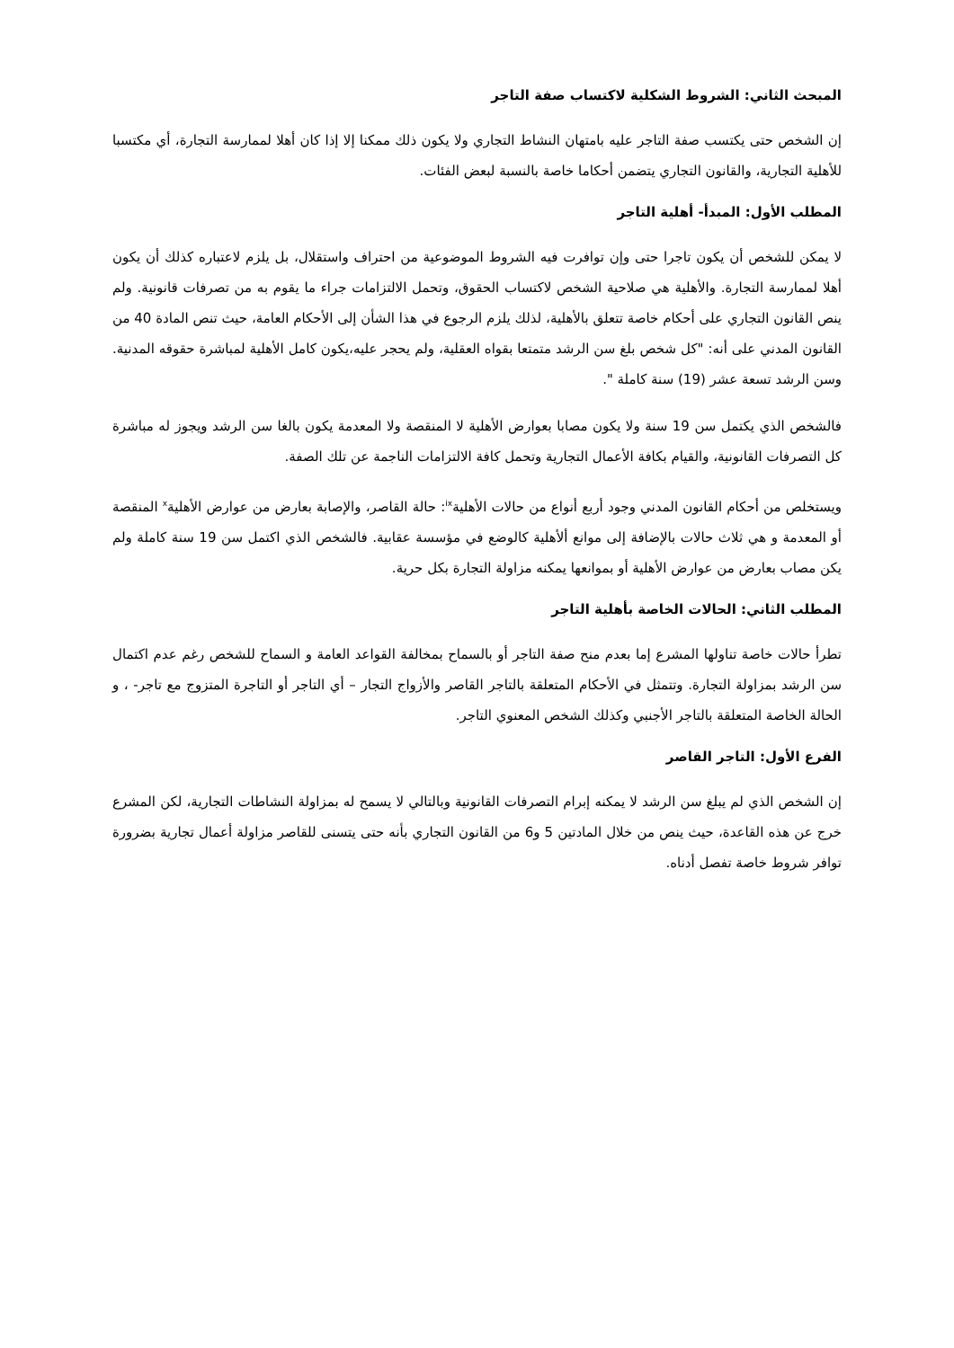المبحث الثاني: الشروط الشكلية لاكتساب صفة التاجر
إن الشخص حتى يكتسب صفة التاجر عليه بامتهان النشاط التجاري ولا يكون ذلك ممكنا إلا إذا كان أهلا لممارسة التجارة، أي مكتسبا للأهلية التجارية، والقانون التجاري يتضمن أحكاما خاصة بالنسبة لبعض الفئات.
المطلب الأول: المبدأ- أهلية التاجر
لا يمكن للشخص أن يكون تاجرا حتى وإن توافرت فيه الشروط الموضوعية من احتراف واستقلال، بل يلزم لاعتباره كذلك أن يكون أهلا لممارسة التجارة. والأهلية هي صلاحية الشخص لاكتساب الحقوق، وتحمل الالتزامات جراء ما يقوم به من تصرفات قانونية. ولم ينص القانون التجاري على أحكام خاصة تتعلق بالأهلية، لذلك يلزم الرجوع في هذا الشأن إلى الأحكام العامة، حيث تنص المادة 40 من القانون المدني على أنه: "كل شخص بلغ سن الرشد متمتعا بقواه العقلية، ولم يحجر عليه،يكون كامل الأهلية لمباشرة حقوقه المدنية. وسن الرشد تسعة عشر (19) سنة كاملة ".
فالشخص الذي يكتمل سن 19 سنة ولا يكون مصابا بعوارض الأهلية لا المنقصة ولا المعدمة يكون بالغا سن الرشد ويجوز له مباشرة كل التصرفات القانونية، والقيام بكافة الأعمال التجارية وتحمل كافة الالتزامات الناجمة عن تلك الصفة.
ويستخلص من أحكام القانون المدني وجود أربع أنواع من حالات الأهلية<sup>ix</sup>: حالة القاصر، والإصابة بعارض من عوارض الأهلية<sup>x</sup> المنقصة أو المعدمة و هي ثلاث حالات بالإضافة إلى موانع ألأهلية كالوضع في مؤسسة عقابية. فالشخص الذي اكتمل سن 19 سنة كاملة ولم يكن مصاب بعارض من عوارض الأهلية أو بموانعها يمكنه مزاولة التجارة بكل حرية.
المطلب الثاني: الحالات الخاصة بأهلية التاجر
تطرأ حالات خاصة تناولها المشرع إما بعدم منح صفة التاجر أو بالسماح بمخالفة القواعد العامة و السماح للشخص رغم عدم اكتمال سن الرشد بمزاولة التجارة. وتتمثل في الأحكام المتعلقة بالتاجر القاصر والأزواج التجار – أي التاجر أو التاجرة المتزوج مع تاجر- ، و الحالة الخاصة المتعلقة بالتاجر الأجنبي وكذلك الشخص المعنوي التاجر.
الفرع الأول: التاجر القاصر
إن الشخص الذي لم يبلغ سن الرشد لا يمكنه إبرام التصرفات القانونية وبالتالي لا يسمح له بمزاولة النشاطات التجارية، لكن المشرع خرج عن هذه القاعدة، حيث ينص من خلال المادتين 5 و6 من القانون التجاري بأنه حتى يتسنى للقاصر مزاولة أعمال تجارية بضرورة توافر شروط خاصة تفصل أدناه.